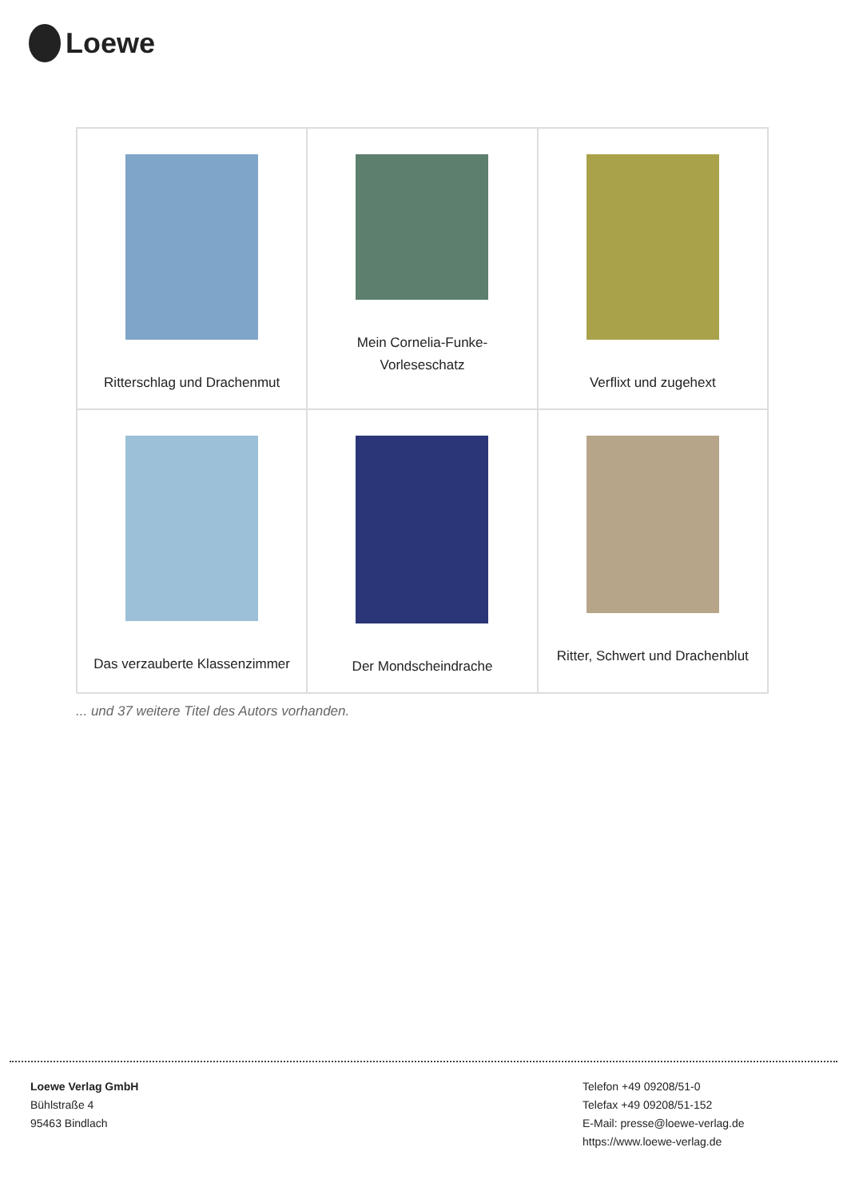Loewe
| Ritterschlag und Drachenmut | Mein Cornelia-Funke-Vorleseschatz | Verflixt und zugehext |
| Das verzauberte Klassenzimmer | Der Mondscheindrache | Ritter, Schwert und Drachenblut |
... und 37 weitere Titel des Autors vorhanden.
Loewe Verlag GmbH
Bühlstraße 4
95463 Bindlach
Telefon +49 09208/51-0
Telefax +49 09208/51-152
E-Mail: presse@loewe-verlag.de
https://www.loewe-verlag.de